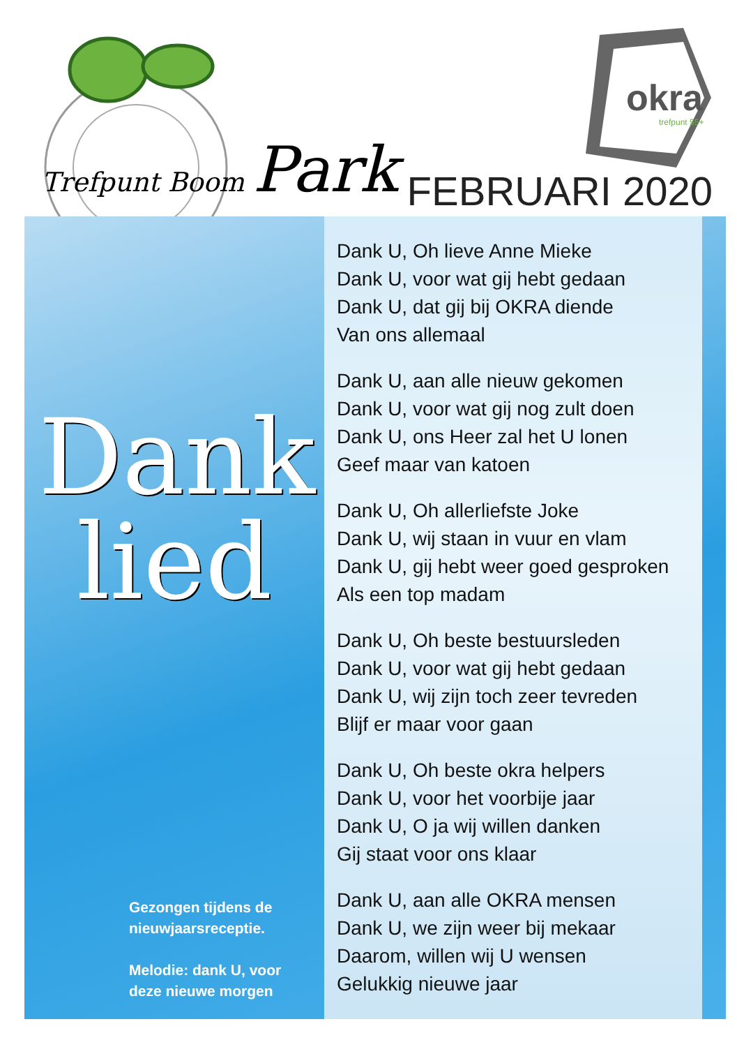Trefpunt Boom Park
okra
trefpunt 55+
FEBRUARI 2020
Dank
lied
Gezongen tijdens de
nieuwjaarsreceptie.
Melodie: dank U, voor
deze nieuwe morgen
Dank U, Oh lieve Anne Mieke
Dank U, voor wat gij hebt gedaan
Dank U, dat gij bij OKRA diende
Van ons allemaal
Dank U, aan alle nieuw gekomen
Dank U, voor wat gij nog zult doen
Dank U, ons Heer zal het U lonen
Geef maar van katoen
Dank U, Oh allerliefste Joke
Dank U, wij staan in vuur en vlam
Dank U, gij hebt weer goed gesproken
Als een top madam
Dank U, Oh beste bestuursleden
Dank U, voor wat gij hebt gedaan
Dank U, wij zijn toch zeer tevreden
Blijf er maar voor gaan
Dank U, Oh beste okra helpers
Dank U, voor het voorbije jaar
Dank U, O ja wij willen danken
Gij staat voor ons klaar
Dank U, aan alle OKRA mensen
Dank U, we zijn weer bij mekaar
Daarom, willen wij U wensen
Gelukkig nieuwe jaar